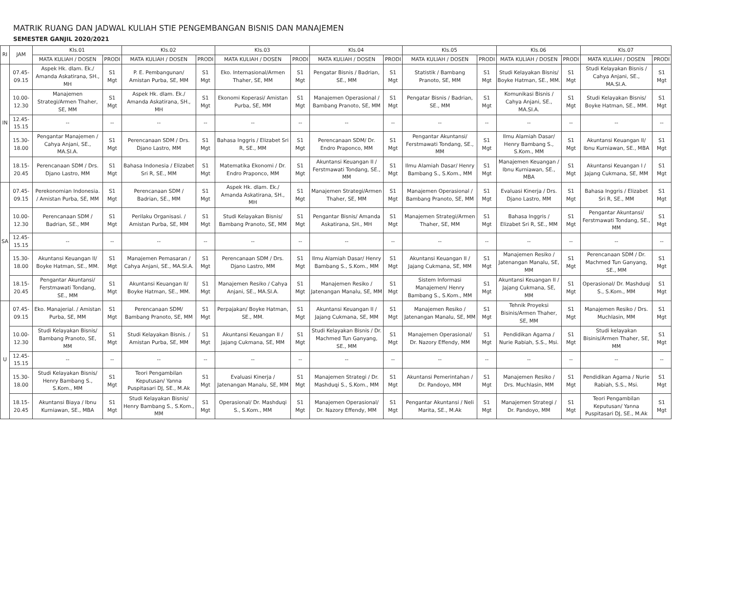MATRIK RUANG DAN JADWAL KULIAH STIE PENGEMBANGAN BISNIS DAN MANAJEMEN
SEMESTER GANJIL 2020/2021
| RI | JAM | Kls.01 | | Kls.02 | | Kls.03 | | Kls.04 | | Kls.05 | | Kls.06 | | Kls.07 | |
| --- | --- | --- | --- | --- | --- | --- | --- | --- | --- | --- | --- | --- | --- | --- | --- |
| | | MATA KULIAH / DOSEN | PRODI | MATA KULIAH / DOSEN | PRODI | MATA KULIAH / DOSEN | PRODI | MATA KULIAH / DOSEN | PRODI | MATA KULIAH / DOSEN | PRODI | MATA KULIAH / DOSEN | PRODI | MATA KULIAH / DOSEN | PRODI |
| IN | 07.45-09.15 | Aspek Hk. dlam. Ek./ Amanda Askatirana, SH., MH | S1 Mgt | P. E. Pembangunan/ Amistan Purba, SE, MM | S1 Mgt | Eko. Internasional/Armen Thaher, SE, MM | S1 Mgt | Pengatar Bisnis / Badrian, SE., MM | S1 Mgt | Statistik / Bambang Pranoto, SE, MM | S1 Mgt | Studi Kelayakan Bisnis/ Boyke Hatman, SE., MM. | S1 Mgt | Studi Kelayakan Bisnis / Cahya Anjani, SE., MA.SI.A. | S1 Mgt |
| | 10.00-12.30 | Manajemen Strategi/Armen Thaher, SE, MM | S1 Mgt | Aspek Hk. dlam. Ek./ Amanda Askatirana, SH., MH | S1 Mgt | Ekonomi Koperasi/ Amistan Purba, SE, MM | S1 Mgt | Manajemen Operasional / Bambang Pranoto, SE, MM | S1 Mgt | Pengatar Bisnis / Badrian, SE., MM | S1 Mgt | Komunikasi Bisnis / Cahya Anjani, SE., MA.SI.A. | S1 Mgt | Studi Kelayakan Bisnis/ Boyke Hatman, SE., MM. | S1 Mgt |
| | 12.45-15.15 | -- | -- | -- | -- | -- | -- | -- | -- | -- | -- | -- | -- | -- | -- |
| | 15.30-18.00 | Pengantar Manajemen / Cahya Anjani, SE., MA.SI.A. | S1 Mgt | Perencanaan SDM / Drs. Djano Lastro, MM | S1 Mgt | Bahasa Inggris / Elizabet Sri R, SE., MM | S1 Mgt | Perencanaan SDM/ Dr. Endro Praponco, MM | S1 Mgt | Pengantar Akuntansi/ Ferstmawati Tondang, SE., MM | S1 Mgt | Ilmu Alamiah Dasar/ Henry Bambang S., S.Kom., MM | S1 Mgt | Akuntansi Keuangan II/ Ibnu Kurniawan, SE., MBA | S1 Mgt |
| | 18.15-20.45 | Perencanaan SDM / Drs. Djano Lastro, MM | S1 Mgt | Bahasa Indonesia / Elizabet Sri R, SE., MM | S1 Mgt | Matematika Ekonomi / Dr. Endro Praponco, MM | S1 Mgt | Akuntansi Keuangan II / Ferstmawati Tondang, SE., MM | S1 Mgt | Ilmu Alamiah Dasar/ Henry Bambang S., S.Kom., MM | S1 Mgt | Manajemen Keuangan / Ibnu Kurniawan, SE., MBA | S1 Mgt | Akuntansi Keuangan I / Jajang Cukmana, SE, MM | S1 Mgt |
| SA | 07.45-09.15 | Perekonomian Indonesia. / Amistan Purba, SE, MM | S1 Mgt | Perencanaan SDM / Badrian, SE., MM | S1 Mgt | Aspek Hk. dlam. Ek./ Amanda Askatirana, SH., MH | S1 Mgt | Manajemen Strategi/Armen Thaher, SE, MM | S1 Mgt | Manajemen Operasional / Bambang Pranoto, SE, MM | S1 Mgt | Evaluasi Kinerja / Drs. Djano Lastro, MM | S1 Mgt | Bahasa Inggris / Elizabet Sri R, SE., MM | S1 Mgt |
| | 10.00-12.30 | Perencanaan SDM / Badrian, SE., MM | S1 Mgt | Perilaku Organisasi. / Amistan Purba, SE, MM | S1 Mgt | Studi Kelayakan Bisnis/ Bambang Pranoto, SE, MM | S1 Mgt | Pengantar Bisnis/ Amanda Askatirana, SH., MH | S1 Mgt | Manajemen Strategi/Armen Thaher, SE, MM | S1 Mgt | Bahasa Inggris / Elizabet Sri R, SE., MM | S1 Mgt | Pengantar Akuntansi/ Ferstmawati Tondang, SE., MM | S1 Mgt |
| | 12.45-15.15 | -- | -- | -- | -- | -- | -- | -- | -- | -- | -- | -- | -- | -- | -- |
| | 15.30-18.00 | Akuntansi Keuangan II/ Boyke Hatman, SE., MM. | S1 Mgt | Manajemen Pemasaran / Cahya Anjani, SE., MA.SI.A. | S1 Mgt | Perencanaan SDM / Drs. Djano Lastro, MM | S1 Mgt | Ilmu Alamiah Dasar/ Henry Bambang S., S.Kom., MM | S1 Mgt | Akuntansi Keuangan II / Jajang Cukmana, SE, MM | S1 Mgt | Manajemen Resiko / Jatenangan Manalu, SE, MM | S1 Mgt | Perencanaan SDM / Dr. Machmed Tun Ganyang, SE., MM | S1 Mgt |
| | 18.15-20.45 | Pengantar Akuntansi/ Ferstmawati Tondang, SE., MM | S1 Mgt | Akuntansi Keuangan II/ Boyke Hatman, SE., MM. | S1 Mgt | Manajemen Resiko / Cahya Anjani, SE., MA.SI.A. | S1 Mgt | Manajemen Resiko / Jatenangan Manalu, SE, MM | S1 Mgt | Sistem Informasi Manajemen/ Henry Bambang S., S.Kom., MM | S1 Mgt | Akuntansi Keuangan II / Jajang Cukmana, SE, MM | S1 Mgt | Operasional/ Dr. Mashduqi S., S.Kom., MM | S1 Mgt |
| U | 07.45-09.15 | Eko. Manajerial. / Amistan Purba, SE, MM | S1 Mgt | Perencanaan SDM/ Bambang Pranoto, SE, MM | S1 Mgt | Perpajakan/ Boyke Hatman, SE., MM. | S1 Mgt | Akuntansi Keuangan II / Jajang Cukmana, SE, MM | S1 Mgt | Manajemen Resiko / Jatenangan Manalu, SE, MM | S1 Mgt | Tehnik Proyeksi Bisinis/Armen Thaher, SE, MM | S1 Mgt | Manajemen Resiko / Drs. Muchlasin, MM | S1 Mgt |
| | 10.00-12.30 | Studi Kelayakan Bisnis/ Bambang Pranoto, SE, MM | S1 Mgt | Studi Kelayakan Bisnis. / Amistan Purba, SE, MM | S1 Mgt | Akuntansi Keuangan II / Jajang Cukmana, SE, MM | S1 Mgt | Studi Kelayakan Bisnis / Dr. Machmed Tun Ganyang, SE., MM | S1 Mgt | Manajemen Operasional/ Dr. Nazory Effendy, MM | S1 Mgt | Pendidikan Agama / Nurie Rabiah, S.S., Msi. | S1 Mgt | Studi kelayakan Bisinis/Armen Thaher, SE, MM | S1 Mgt |
| | 12.45-15.15 | -- | -- | -- | -- | -- | -- | -- | -- | -- | -- | -- | -- | -- | -- |
| | 15.30-18.00 | Studi Kelayakan Bisnis/ Henry Bambang S., S.Kom., MM | S1 Mgt | Teori Pengambilan Keputusan/ Yanna Puspitasari DJ, SE., M.Ak | S1 Mgt | Evaluasi Kinerja / Jatenangan Manalu, SE, MM | S1 Mgt | Manajemen Strategi / Dr. Mashduqi S., S.Kom., MM | S1 Mgt | Akuntansi Pemerintahan / Dr. Pandoyo, MM | S1 Mgt | Manajemen Resiko / Drs. Muchlasin, MM | S1 Mgt | Pendidikan Agama / Nurie Rabiah, S.S., Msi. | S1 Mgt |
| | 18.15-20.45 | Akuntansi Biaya / Ibnu Kurniawan, SE., MBA | S1 Mgt | Studi Kelayakan Bisnis/ Henry Bambang S., S.Kom., MM | S1 Mgt | Operasional/ Dr. Mashduqi S., S.Kom., MM | S1 Mgt | Manajemen Operasional/ Dr. Nazory Effendy, MM | S1 Mgt | Pengantar Akuntansi / Neli Marita, SE., M.Ak | S1 Mgt | Manajemen Strategi / Dr. Pandoyo, MM | S1 Mgt | Teori Pengambilan Keputusan/ Yanna Puspitasari DJ, SE., M.Ak | S1 Mgt |